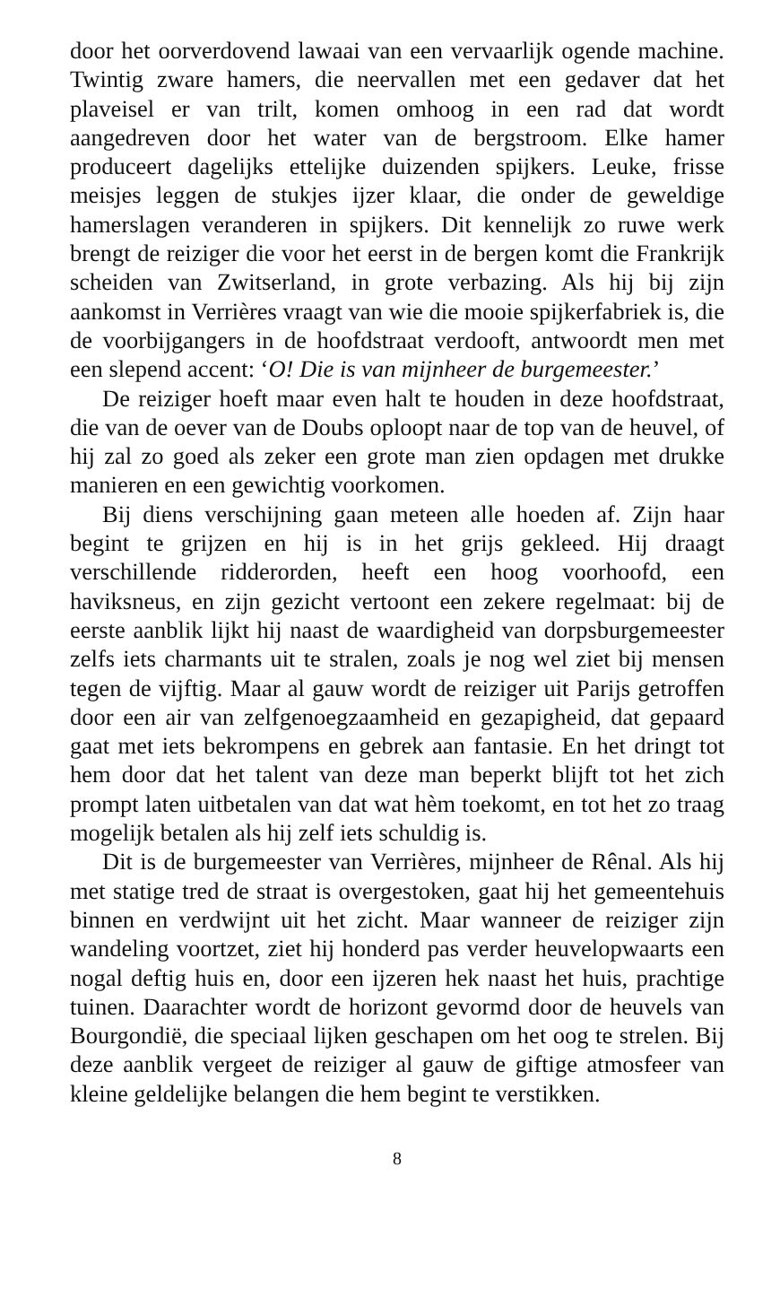door het oorverdovend lawaai van een vervaarlijk ogende machine. Twintig zware hamers, die neervallen met een gedaver dat het plaveisel er van trilt, komen omhoog in een rad dat wordt aangedreven door het water van de bergstroom. Elke hamer produceert dagelijks ettelijke duizenden spijkers. Leuke, frisse meisjes leggen de stukjes ijzer klaar, die onder de geweldige hamerslagen veranderen in spijkers. Dit kennelijk zo ruwe werk brengt de reiziger die voor het eerst in de bergen komt die Frankrijk scheiden van Zwitserland, in grote verbazing. Als hij bij zijn aankomst in Verrières vraagt van wie die mooie spijkerfabriek is, die de voorbijgangers in de hoofdstraat verdooft, antwoordt men met een slepend accent: ‘O! Die is van mijnheer de burgemeester.’
De reiziger hoeft maar even halt te houden in deze hoofdstraat, die van de oever van de Doubs oploopt naar de top van de heuvel, of hij zal zo goed als zeker een grote man zien opdagen met drukke manieren en een gewichtig voorkomen.
Bij diens verschijning gaan meteen alle hoeden af. Zijn haar begint te grijzen en hij is in het grijs gekleed. Hij draagt verschillende ridderorden, heeft een hoog voorhoofd, een haviksneus, en zijn gezicht vertoont een zekere regelmaat: bij de eerste aanblik lijkt hij naast de waardigheid van dorpsburgemeester zelfs iets charmants uit te stralen, zoals je nog wel ziet bij mensen tegen de vijftig. Maar al gauw wordt de reiziger uit Parijs getroffen door een air van zelfgenoegzaamheid en gezapigheid, dat gepaard gaat met iets bekrompens en gebrek aan fantasie. En het dringt tot hem door dat het talent van deze man beperkt blijft tot het zich prompt laten uitbetalen van dat wat hèm toekomt, en tot het zo traag mogelijk betalen als hij zelf iets schuldig is.
Dit is de burgemeester van Verrières, mijnheer de Rênal. Als hij met statige tred de straat is overgestoken, gaat hij het gemeentehuis binnen en verdwijnt uit het zicht. Maar wanneer de reiziger zijn wandeling voortzet, ziet hij honderd pas verder heuvelopwaarts een nogal deftig huis en, door een ijzeren hek naast het huis, prachtige tuinen. Daarachter wordt de horizont gevormd door de heuvels van Bourgondië, die speciaal lijken geschapen om het oog te strelen. Bij deze aanblik vergeet de reiziger al gauw de giftige atmosfeer van kleine geldelijke belangen die hem begint te verstikken.
8